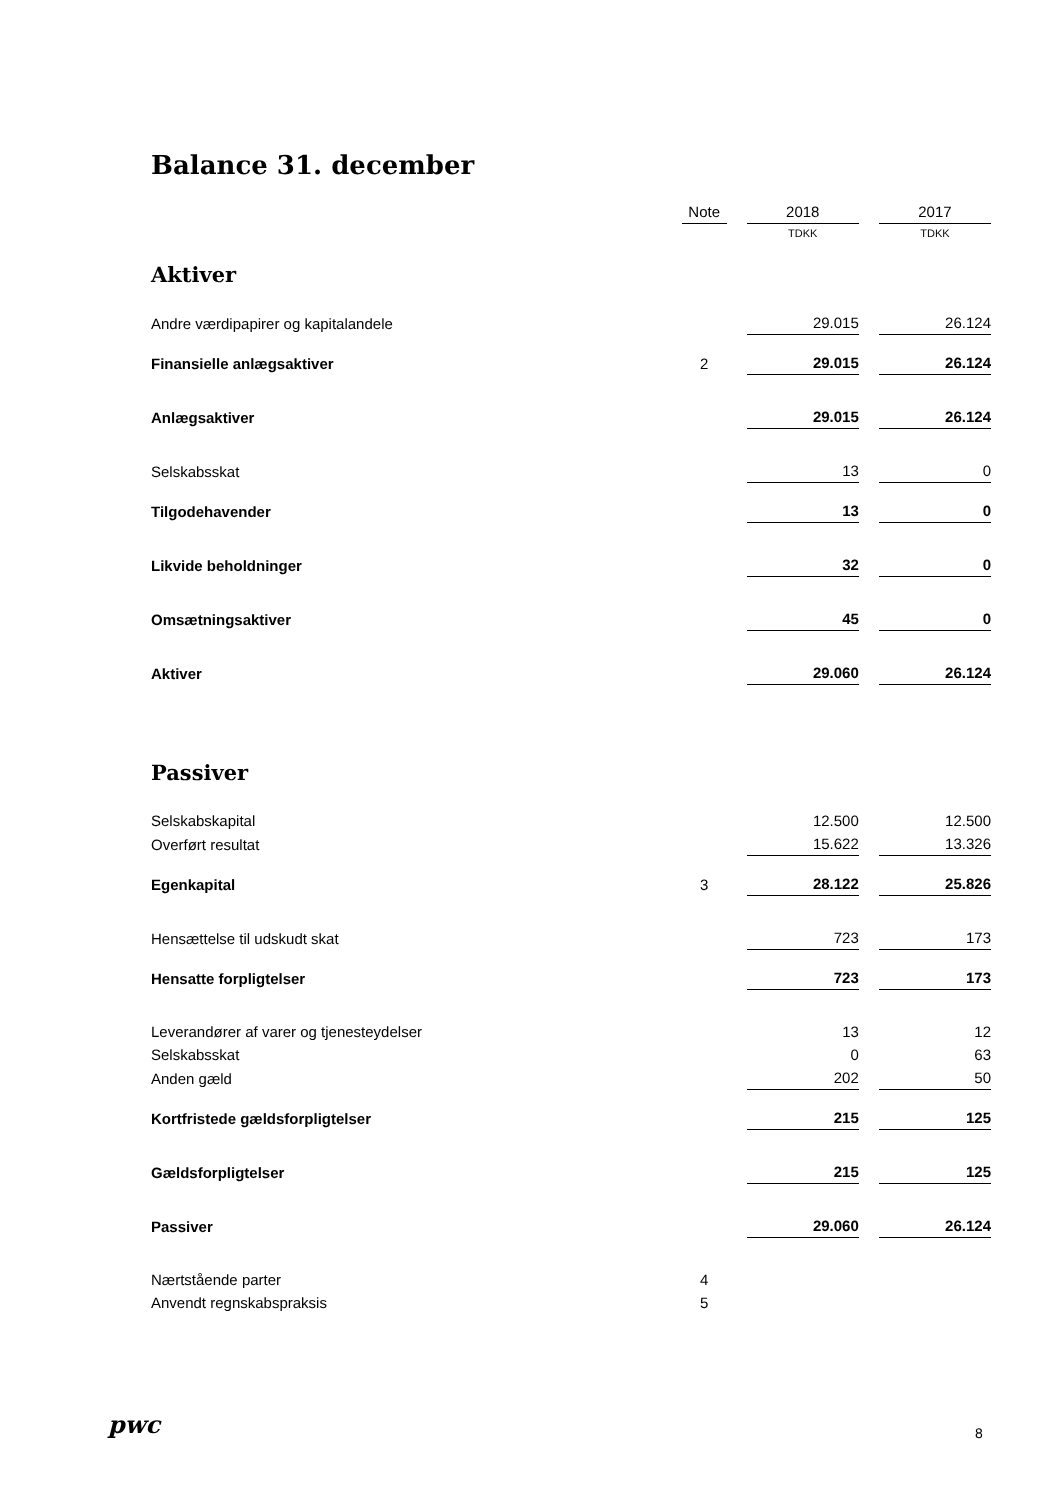Balance 31. december
| | Note | | 2018 | | 2017 |
| --- | --- | --- | --- | --- | --- |
| | | | TDKK | | TDKK |
| Aktiver | | | | | |
| Andre værdipapirer og kapitalandele | | | 29.015 | | 26.124 |
| Finansielle anlægsaktiver | 2 | | 29.015 | | 26.124 |
| Anlægsaktiver | | | 29.015 | | 26.124 |
| Selskabsskat | | | 13 | | 0 |
| Tilgodehavender | | | 13 | | 0 |
| Likvide beholdninger | | | 32 | | 0 |
| Omsætningsaktiver | | | 45 | | 0 |
| Aktiver | | | 29.060 | | 26.124 |
| Passiver | | | | | |
| Selskabskapital | | | 12.500 | | 12.500 |
| Overført resultat | | | 15.622 | | 13.326 |
| Egenkapital | 3 | | 28.122 | | 25.826 |
| Hensættelse til udskudt skat | | | 723 | | 173 |
| Hensatte forpligtelser | | | 723 | | 173 |
| Leverandører af varer og tjenesteydelser | | | 13 | | 12 |
| Selskabsskat | | | 0 | | 63 |
| Anden gæld | | | 202 | | 50 |
| Kortfristede gældsforpligtelser | | | 215 | | 125 |
| Gældsforpligtelser | | | 215 | | 125 |
| Passiver | | | 29.060 | | 26.124 |
| Nærtstående parter | 4 | | | | |
| Anvendt regnskabspraksis | 5 | | | | |
pwc 8